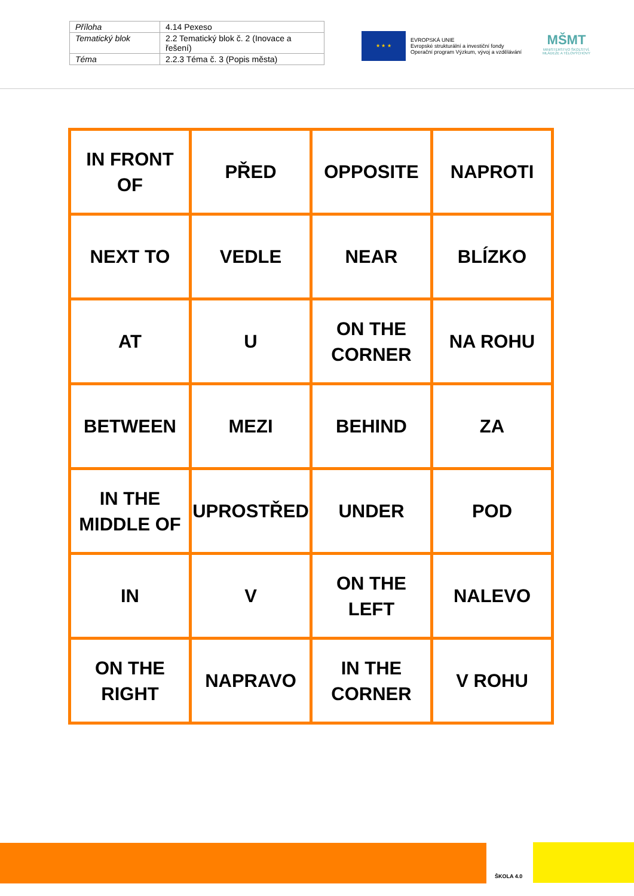| Příloha | 4.14 Pexeso |
| Tematický blok | 2.2 Tematický blok č. 2 (Inovace a řešení) |
| Téma | 2.2.3 Téma č. 3 (Popis města) |
★ ★ ★
EVROPSKÁ UNIE
Evropské strukturální a investiční fondy
Operační program Výzkum, vývoj a vzdělávání
MŠMT
MINISTERSTVO ŠKOLSTVÍ,
MLÁDEŽE A TĚLOVÝCHOVY
| IN FRONT OF | PŘED | OPPOSITE | NAPROTI |
| NEXT TO | VEDLE | NEAR | BLÍZKO |
| AT | U | ON THE CORNER | NA ROHU |
| BETWEEN | MEZI | BEHIND | ZA |
| IN THE MIDDLE OF | UPROSTŘED | UNDER | POD |
| IN | V | ON THE LEFT | NALEVO |
| ON THE RIGHT | NAPRAVO | IN THE CORNER | V ROHU |
ŠKOLA 4.0